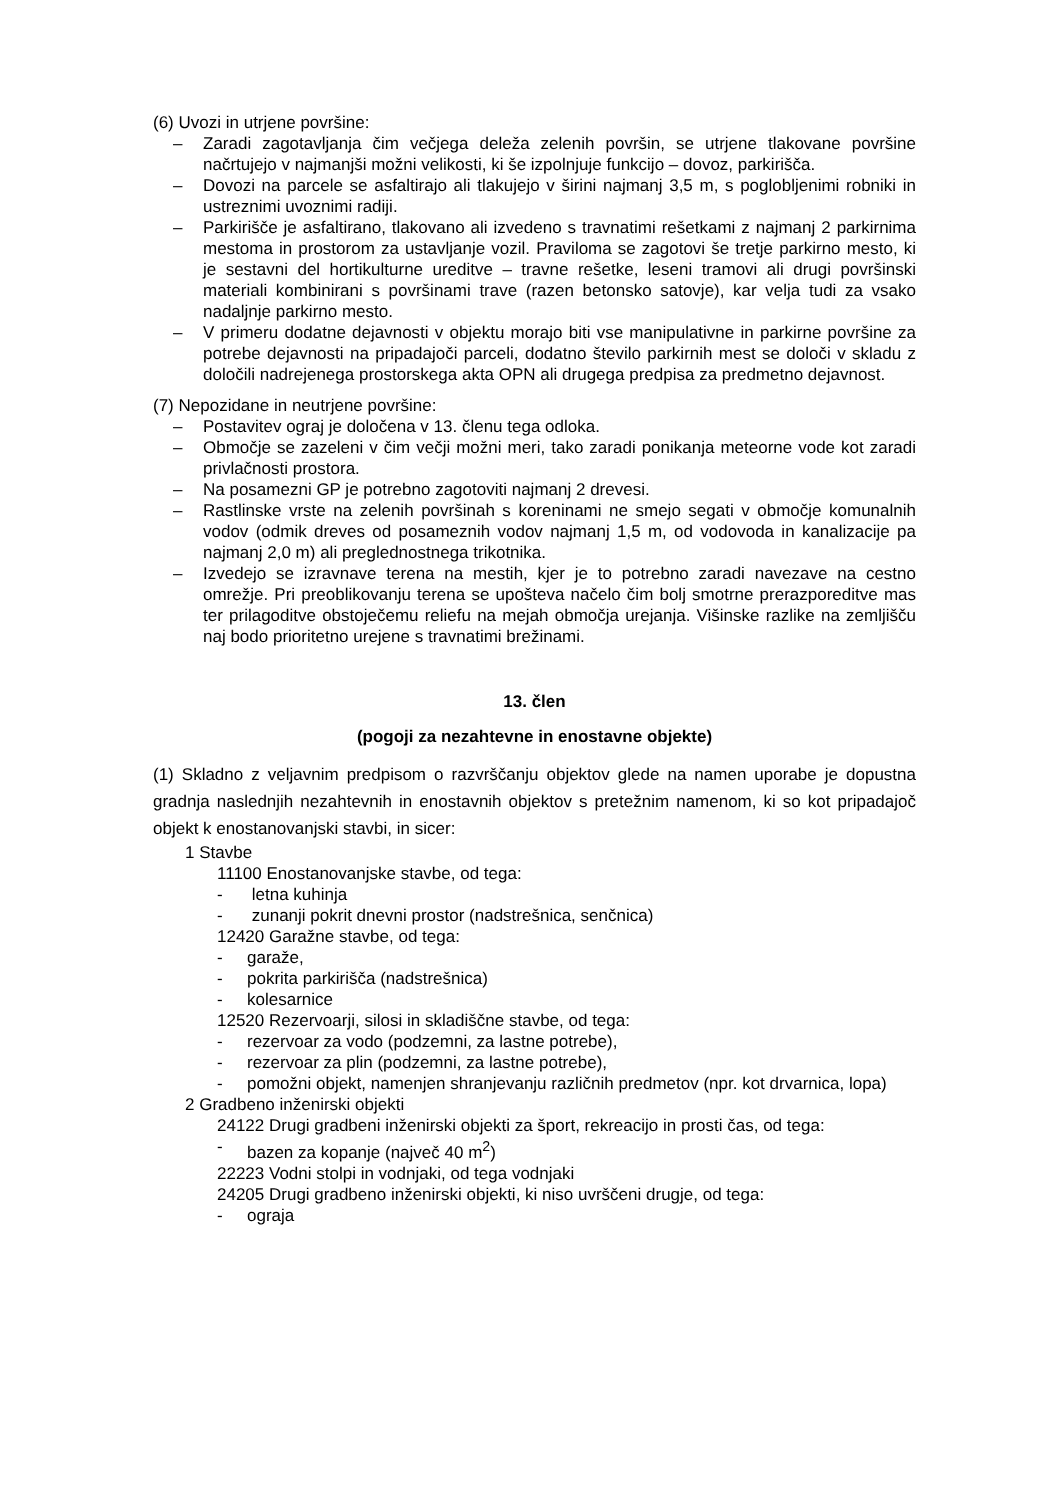(6) Uvozi in utrjene površine:
– Zaradi zagotavljanja čim večjega deleža zelenih površin, se utrjene tlakovane površine načrtujejo v najmanjši možni velikosti, ki še izpolnjuje funkcijo – dovoz, parkirišča.
– Dovozi na parcele se asfaltirajo ali tlakujejo v širini najmanj 3,5 m, s poglobljenimi robniki in ustreznimi uvoznimi radiji.
– Parkirišče je asfaltirano, tlakovano ali izvedeno s travnatimi rešetkami z najmanj 2 parkirnima mestoma in prostorom za ustavljanje vozil. Praviloma se zagotovi še tretje parkirno mesto, ki je sestavni del hortikulturne ureditve – travne rešetke, leseni tramovi ali drugi površinski materiali kombinirani s površinami trave (razen betonsko satovje), kar velja tudi za vsako nadaljnje parkirno mesto.
– V primeru dodatne dejavnosti v objektu morajo biti vse manipulativne in parkirne površine za potrebe dejavnosti na pripadajoči parceli, dodatno število parkirnih mest se določi v skladu z določili nadrejenega prostorskega akta OPN ali drugega predpisa za predmetno dejavnost.
(7) Nepozidane in neutrjene površine:
– Postavitev ograj je določena v 13. členu tega odloka.
– Območje se zazeleni v čim večji možni meri, tako zaradi ponikanja meteorne vode kot zaradi privlačnosti prostora.
– Na posamezni GP je potrebno zagotoviti najmanj 2 drevesi.
– Rastlinske vrste na zelenih površinah s koreninami ne smejo segati v območje komunalnih vodov (odmik dreves od posameznih vodov najmanj 1,5 m, od vodovoda in kanalizacije pa najmanj 2,0 m) ali preglednostnega trikotnika.
– Izvedejo se izravnave terena na mestih, kjer je to potrebno zaradi navezave na cestno omrežje. Pri preoblikovanju terena se upošteva načelo čim bolj smotrne prerazporeditve mas ter prilagoditve obstoječemu reliefu na mejah območja urejanja. Višinske razlike na zemljišču naj bodo prioritetno urejene s travnatimi brežinami.
13. člen
(pogoji za nezahtevne in enostavne objekte)
(1) Skladno z veljavnim predpisom o razvrščanju objektov glede na namen uporabe je dopustna gradnja naslednjih nezahtevnih in enostavnih objektov s pretežnim namenom, ki so kot pripadajoč objekt k enostanovanjski stavbi, in sicer:
1 Stavbe
11100 Enostanovanjske stavbe, od tega:
- letna kuhinja
- zunanji pokrit dnevni prostor (nadstrešnica, senčnica)
12420 Garažne stavbe, od tega:
- garaže,
- pokrita parkirišča (nadstrešnica)
- kolesarnice
12520 Rezervoarji, silosi in skladiščne stavbe, od tega:
- rezervoar za vodo (podzemni, za lastne potrebe),
- rezervoar za plin (podzemni, za lastne potrebe),
- pomožni objekt, namenjen shranjevanju različnih predmetov (npr. kot drvarnica, lopa)
2 Gradbeno inženirski objekti
24122 Drugi gradbeni inženirski objekti za šport, rekreacijo in prosti čas, od tega:
- bazen za kopanje (največ 40 m<sup>2</sup>)
22223 Vodni stolpi in vodnjaki, od tega vodnjaki
24205 Drugi gradbeno inženirski objekti, ki niso uvrščeni drugje, od tega:
- ograja